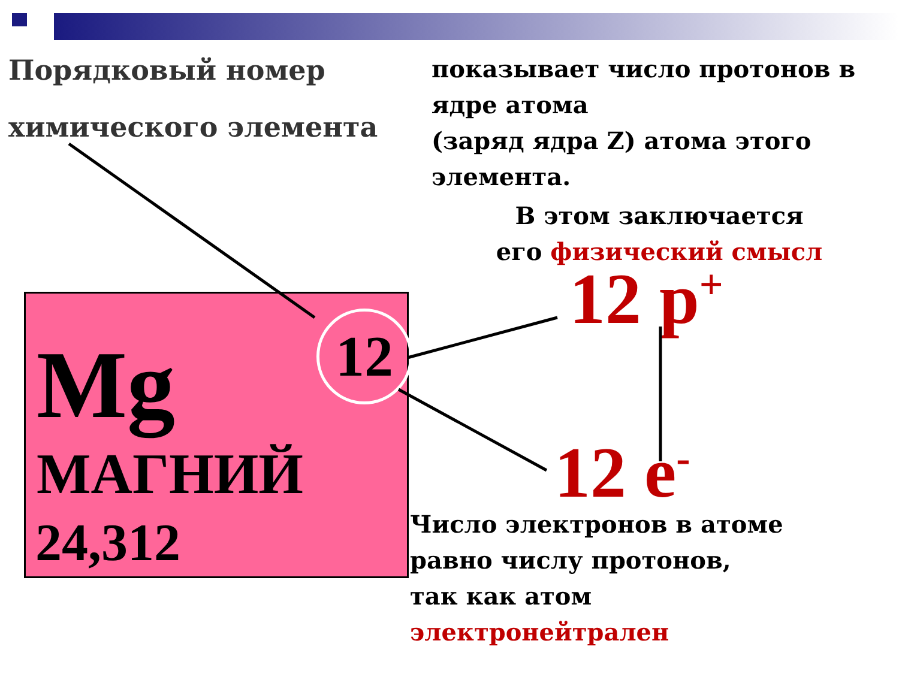Порядковый номер
химического элемента
показывает число протонов в ядре атома
(заряд ядра Z) атома этого элемента.
В этом заключается
его физический смысл
Mg 12
МАГНИЙ
24,312
12 p<sup>+</sup>
12 e<sup>-</sup>
Число электронов в атоме
равно числу протонов,
так как атом
электронейтрален